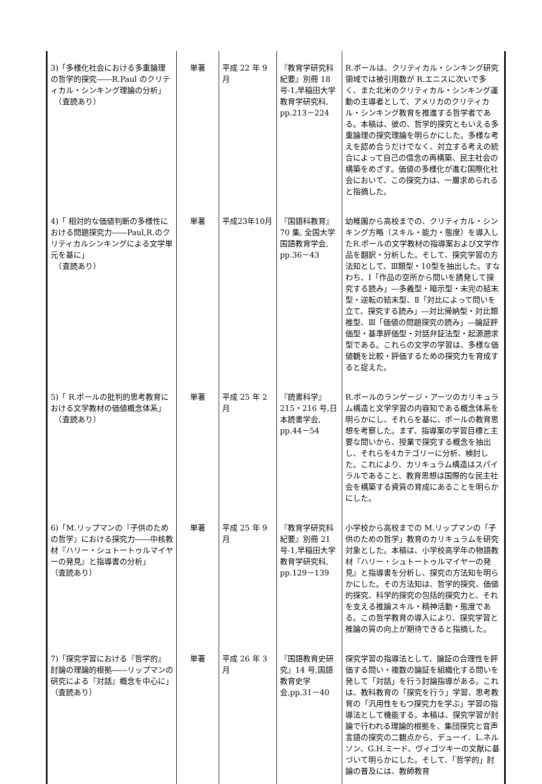| 3)「多様化社会における多重論理の哲学的探究――R.Paul のクリティカル・シンキング理論の分析」 （査読あり） | 単著 | 平成 22 年 9 月 | 『教育学研究科紀要』別冊 18 号-1,早稲田大学教育学研究科, pp.213－224 | R.ポールは、クリティカル・シンキング研究領域では被引用数が R.エニスに次いで多く、また北米のクリティカル・シンキング運動の主導者として、アメリカのクリティカル・シンキング教育を推進する哲学者である。本稿は、彼の、哲学的探究ともいえる多重論理の探究理論を明らかにした。多様な考えを認め合うだけでなく、対立する考えの統合によって自己の信念の再構築、民主社会の構築をめざす。価値の多様化が進む国際化社会において、この探究力は、一層求められると指摘した。 |
| 4)「 相対的な価値判断の多様性における問題探究力――Paul,R.のクリティカルシンキングによる文学単元を基に」 （査読あり） | 単著 | 平成23年10月 | 『国語科教育』70 集, 全国大学国語教育学会, pp.36－43 | 幼稚園から高校までの、クリティカル・シンキング方略（スキル・能力・態度）を導入したR.ポールの文学教材の指導案および文学作品を翻訳・分析した。そして、探究学習の方法知として、Ⅲ類型・10型を抽出した。すなわち、Ⅰ「作品の空所から問いを誘発して探究する読み」―多義型・暗示型・未完の結末型・逆転の結末型、Ⅱ「対比によって問いを立て、探究する読み」―対比帰納型・対比類推型、Ⅲ「価値の問題探究の読み」―論証評価型・基準評価型・対話弁証法型・起源遡求型である。これらの文学の学習は、多様な価値観を比較・評価するための探究力を育成すると捉えた。 |
| 5)「 R.ポールの批判的思考教育における文学教材の価値概念体系」 （査読あり） | 単著 | 平成 25 年 2 月 | 『読書科学』215・216 号,日本読書学会, pp.44－54 | R.ポールのランゲージ・アーツのカリキュラム構造と文学学習の内容知である概念体系を明らかにし、それらを基に、ポールの教育思想を考察した。まず、指導案の学習目標と主要な問いから、授業で探究する概念を抽出し、それらを4カテゴリーに分析、検討した。これにより、カリキュラム構造はスパイラルであること、教育思想は国際的な民主社会を構築する資質の育成にあることを明らかにした。 |
| 6)「M.リップマンの『子供のための哲学』における探究力――中核教材『ハリー・シュトートゥルマイヤーの発見』と指導書の分析」 （査読あり） | 単著 | 平成 25 年 9 月 | 『教育学研究科紀要』別冊 21 号-1,早稲田大学教育学研究科, pp.129－139 | 小学校から高校までの M.リップマンの「子供のための哲学」教育のカリキュラムを研究対象とした。本稿は、小学校高学年の物語教材『ハリー・シュトートゥルマイヤーの発見』と指導書を分析し、探究の方法知を明らかにした。その方法知は、哲学的探究、価値的探究、科学的探究の包括的探究力と、それを支える推論スキル・精神活動・態度である。この哲学教育の導入により、探究学習と推論の質の向上が期待できると指摘した。 |
| 7)「探究学習における『哲学的』討論の理論的根拠――リップマンの研究による『対話』概念を中心に」 （査読あり） | 単著 | 平成 26 年 3 月 | 『国語教育史研究』14 号,国語教育史学会,pp.31－40 | 探究学習の指導法として、論証の合理性を評価する問い・複数の論証を組織化する問いを発して「対話」を行う討論指導がある。これは、教科教育の「探究を行う」学習、思考教育の「汎用性をもつ探究力を学ぶ」学習の指導法として機能する。本稿は、探究学習が討論で行われる理論的根拠を、集団探究と音声言語の探究の二観点から、デューイ、L.ネルソン、G.H.ミード、ヴィゴツキーの文献に基づいて明らかにした。そして、「哲学的」討論の普及には、教師教育 |